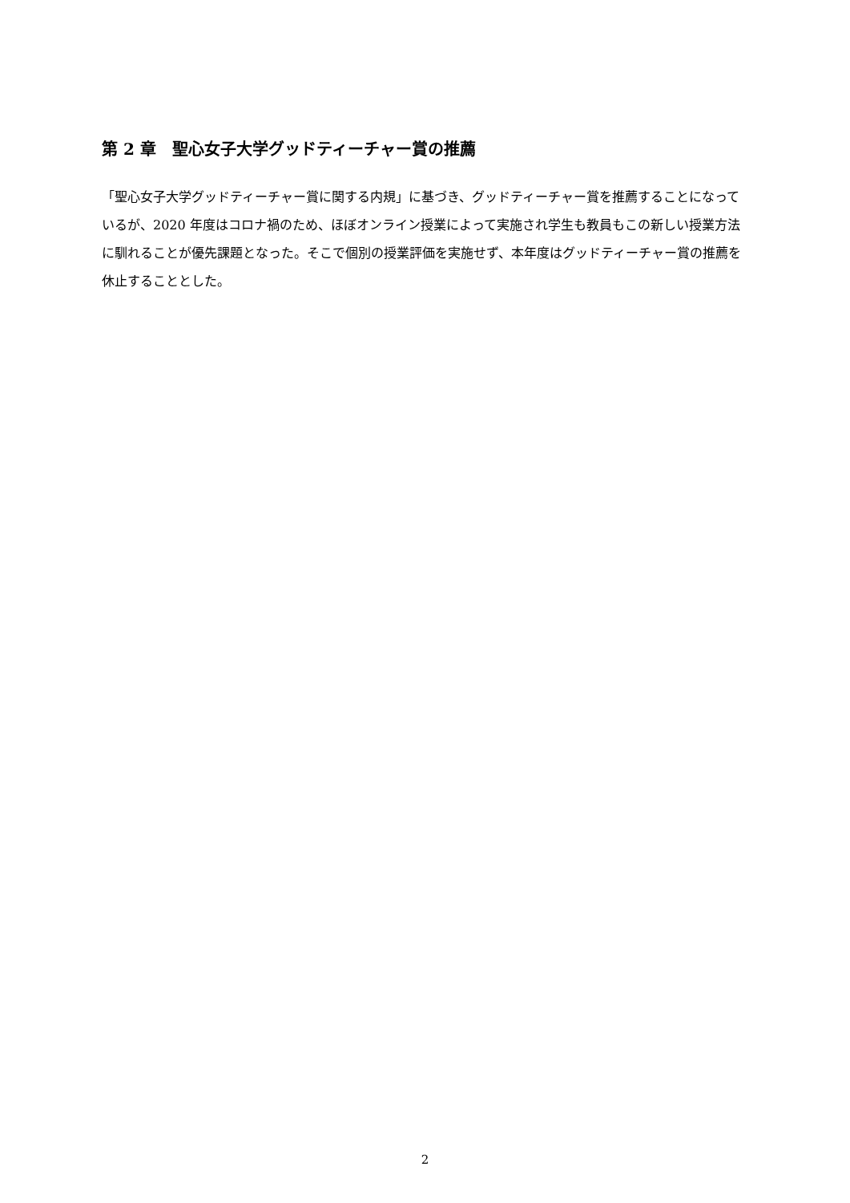第 2 章　聖心女子大学グッドティーチャー賞の推薦
「聖心女子大学グッドティーチャー賞に関する内規」に基づき、グッドティーチャー賞を推薦することになっているが、2020 年度はコロナ禍のため、ほぼオンライン授業によって実施され学生も教員もこの新しい授業方法に馴れることが優先課題となった。そこで個別の授業評価を実施せず、本年度はグッドティーチャー賞の推薦を休止することとした。
2